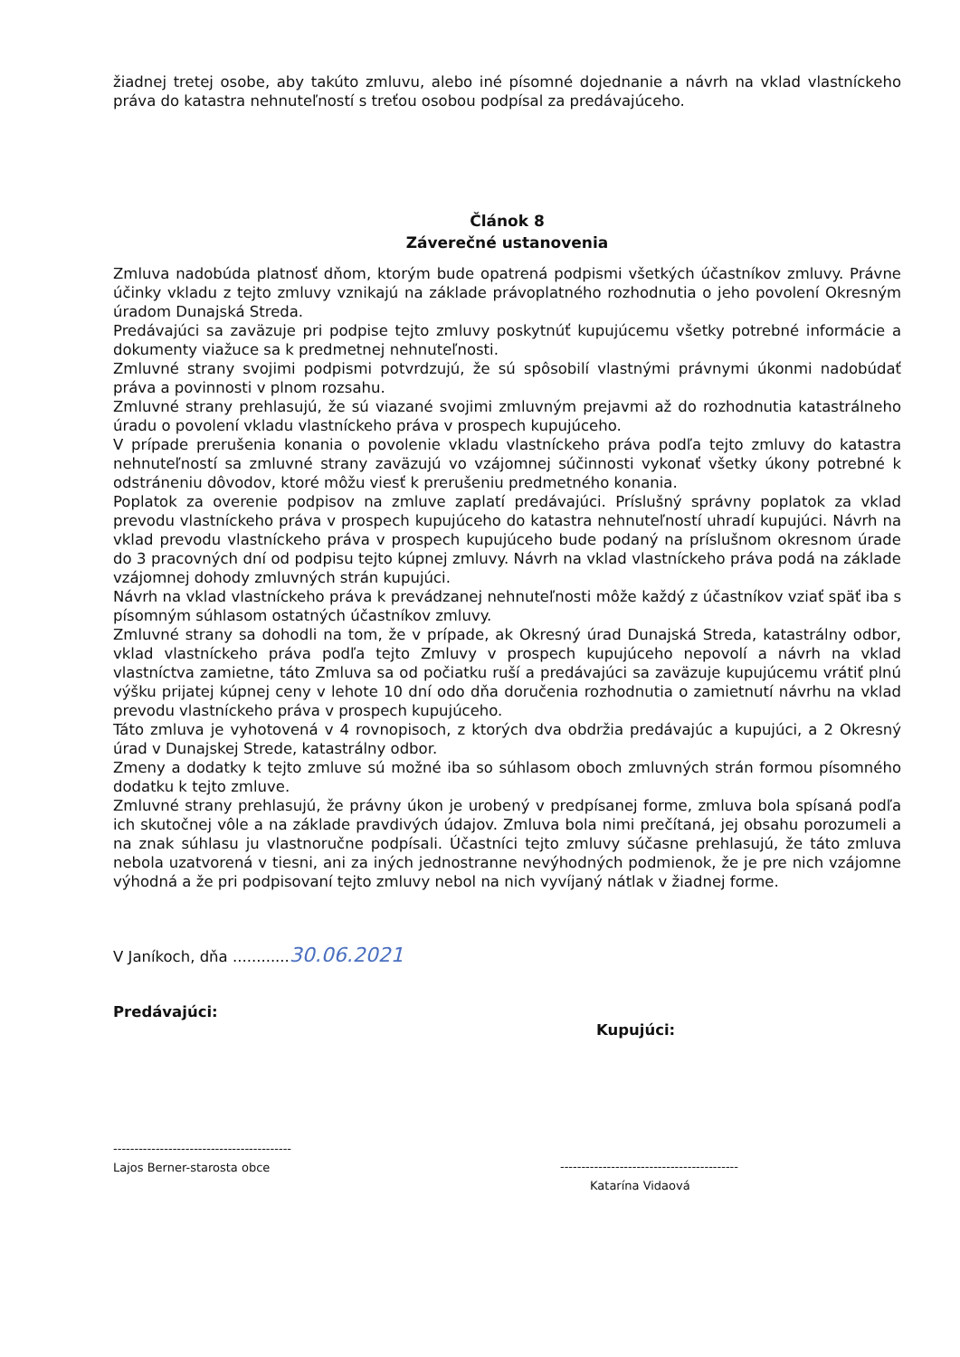žiadnej tretej osobe, aby takúto zmluvu, alebo iné písomné dojednanie a návrh na vklad vlastníckeho práva do katastra nehnuteľností s treťou osobou podpísal za predávajúceho.
Článok 8
Záverečné ustanovenia
Zmluva nadobúda platnosť dňom, ktorým bude opatrená podpismi všetkých účastníkov zmluvy. Právne účinky vkladu z tejto zmluvy vznikajú na základe právoplatného rozhodnutia o jeho povolení Okresným úradom Dunajská Streda.
Predávajúci sa zaväzuje pri podpise tejto zmluvy poskytnúť kupujúcemu všetky potrebné informácie a dokumenty viažuce sa k predmetnej nehnuteľnosti.
Zmluvné strany svojimi podpismi potvrdzujú, že sú spôsobilí vlastnými právnymi úkonmi nadobúdať práva a povinnosti v plnom rozsahu.
Zmluvné strany prehlasujú, že sú viazané svojimi zmluvným prejavmi až do rozhodnutia katastrálneho úradu o povolení vkladu vlastníckeho práva v prospech kupujúceho.
V prípade prerušenia konania o povolenie vkladu vlastníckeho práva podľa tejto zmluvy do katastra nehnuteľností sa zmluvné strany zaväzujú vo vzájomnej súčinnosti vykonať všetky úkony potrebné k odstráneniu dôvodov, ktoré môžu viesť k prerušeniu predmetného konania.
Poplatok za overenie podpisov na zmluve zaplatí predávajúci. Príslušný správny poplatok za vklad prevodu vlastníckeho práva v prospech kupujúceho do katastra nehnuteľností uhradí kupujúci. Návrh na vklad prevodu vlastníckeho práva v prospech kupujúceho bude podaný na príslušnom okresnom úrade do 3 pracovných dní od podpisu tejto kúpnej zmluvy. Návrh na vklad vlastníckeho práva podá na základe vzájomnej dohody zmluvných strán kupujúci.
Návrh na vklad vlastníckeho práva k prevádzanej nehnuteľnosti môže každý z účastníkov vziať späť iba s písomným súhlasom ostatných účastníkov zmluvy.
Zmluvné strany sa dohodli na tom, že v prípade, ak Okresný úrad Dunajská Streda, katastrálny odbor, vklad vlastníckeho práva podľa tejto Zmluvy v prospech kupujúceho nepovolí a návrh na vklad vlastníctva zamietne, táto Zmluva sa od počiatku ruší a predávajúci sa zaväzuje kupujúcemu vrátiť plnú výšku prijatej kúpnej ceny v lehote 10 dní odo dňa doručenia rozhodnutia o zamietnutí návrhu na vklad prevodu vlastníckeho práva v prospech kupujúceho.
Táto zmluva je vyhotovená v 4 rovnopisoch, z ktorých dva obdržia predávajúc a kupujúci, a 2 Okresný úrad v Dunajskej Strede, katastrálny odbor.
Zmeny a dodatky k tejto zmluve sú možné iba so súhlasom oboch zmluvných strán formou písomného dodatku k tejto zmluve.
Zmluvné strany prehlasujú, že právny úkon je urobený v predpísanej forme, zmluva bola spísaná podľa ich skutočnej vôle a na základe pravdivých údajov. Zmluva bola nimi prečítaná, jej obsahu porozumeli a na znak súhlasu ju vlastnoručne podpísali. Účastníci tejto zmluvy súčasne prehlasujú, že táto zmluva nebola uzatvorená v tiesni, ani za iných jednostranne nevýhodných podmienok, že je pre nich vzájomne výhodná a že pri podpisovaní tejto zmluvy nebol na nich vyvíjaný nátlak v žiadnej forme.
V Janíkoch, dňa ............30.06.2021
Predávajúci:
------------------------------------------
Lajos Berner-starosta obce
Kupujúci:
------------------------------------------
Katarína Vidaová